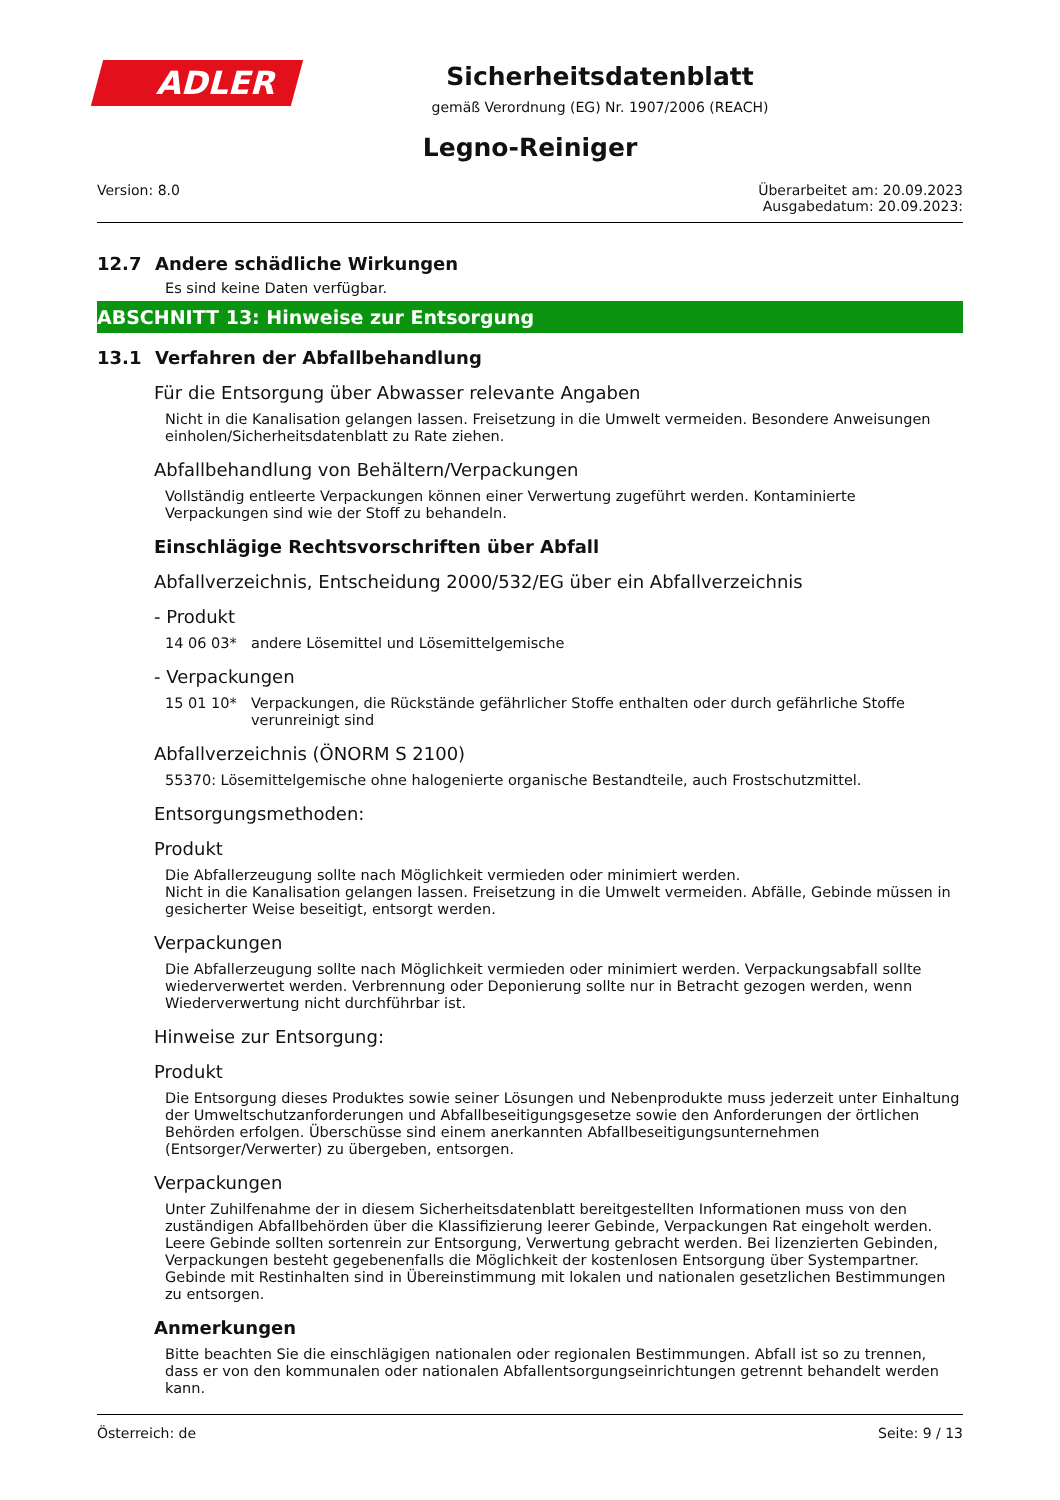ADLER
Sicherheitsdatenblatt
gemäß Verordnung (EG) Nr. 1907/2006 (REACH)
Legno-Reiniger
Version: 8.0 Überarbeitet am: 20.09.2023
Ausgabedatum: 20.09.2023:
12.7 Andere schädliche Wirkungen
Es sind keine Daten verfügbar.
ABSCHNITT 13: Hinweise zur Entsorgung
13.1 Verfahren der Abfallbehandlung
Für die Entsorgung über Abwasser relevante Angaben
Nicht in die Kanalisation gelangen lassen. Freisetzung in die Umwelt vermeiden. Besondere Anweisungen einholen/Sicherheitsdatenblatt zu Rate ziehen.
Abfallbehandlung von Behältern/Verpackungen
Vollständig entleerte Verpackungen können einer Verwertung zugeführt werden. Kontaminierte Verpackungen sind wie der Stoff zu behandeln.
Einschlägige Rechtsvorschriften über Abfall
Abfallverzeichnis, Entscheidung 2000/532/EG über ein Abfallverzeichnis
- Produkt
14 06 03* andere Lösemittel und Lösemittelgemische
- Verpackungen
15 01 10* Verpackungen, die Rückstände gefährlicher Stoffe enthalten oder durch gefährliche Stoffe verunreinigt sind
Abfallverzeichnis (ÖNORM S 2100)
55370: Lösemittelgemische ohne halogenierte organische Bestandteile, auch Frostschutzmittel.
Entsorgungsmethoden:
Produkt
Die Abfallerzeugung sollte nach Möglichkeit vermieden oder minimiert werden.
Nicht in die Kanalisation gelangen lassen. Freisetzung in die Umwelt vermeiden. Abfälle, Gebinde müssen in gesicherter Weise beseitigt, entsorgt werden.
Verpackungen
Die Abfallerzeugung sollte nach Möglichkeit vermieden oder minimiert werden. Verpackungsabfall sollte wiederverwertet werden. Verbrennung oder Deponierung sollte nur in Betracht gezogen werden, wenn Wiederverwertung nicht durchführbar ist.
Hinweise zur Entsorgung:
Produkt
Die Entsorgung dieses Produktes sowie seiner Lösungen und Nebenprodukte muss jederzeit unter Einhaltung der Umweltschutzanforderungen und Abfallbeseitigungsgesetze sowie den Anforderungen der örtlichen Behörden erfolgen. Überschüsse sind einem anerkannten Abfallbeseitigungsunternehmen (Entsorger/Verwerter) zu übergeben, entsorgen.
Verpackungen
Unter Zuhilfenahme der in diesem Sicherheitsdatenblatt bereitgestellten Informationen muss von den zuständigen Abfallbehörden über die Klassifizierung leerer Gebinde, Verpackungen Rat eingeholt werden. Leere Gebinde sollten sortenrein zur Entsorgung, Verwertung gebracht werden. Bei lizenzierten Gebinden, Verpackungen besteht gegebenenfalls die Möglichkeit der kostenlosen Entsorgung über Systempartner. Gebinde mit Restinhalten sind in Übereinstimmung mit lokalen und nationalen gesetzlichen Bestimmungen zu entsorgen.
Anmerkungen
Bitte beachten Sie die einschlägigen nationalen oder regionalen Bestimmungen. Abfall ist so zu trennen, dass er von den kommunalen oder nationalen Abfallentsorgungseinrichtungen getrennt behandelt werden kann.
Österreich: de Seite: 9 / 13